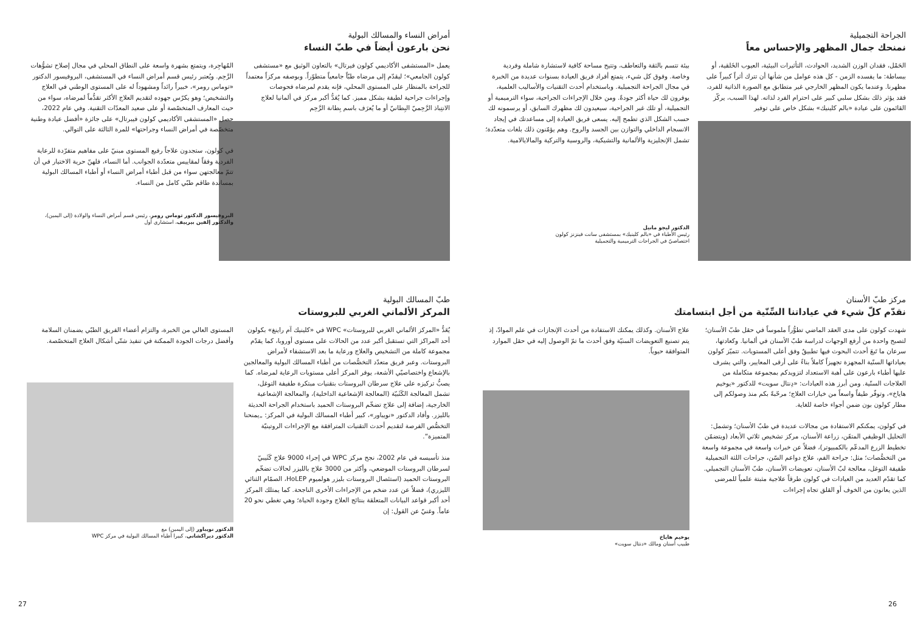الجراحة التجميلية
نمنحك جمال المظهر والإحساس معاً
الحَمْل، فقدان الوزن الشديد، الحوادث، التأثيرات البيئية، العيوب الخَلقية، أو ببساطة: ما يفسده الزمن - كل هذه عوامل من شأنها أن تترك أثراً كبيراً على مظهرنا. وعندما يكون المظهر الخارجي غير متطابق مع الصورة الذاتية للفرد، فقد يؤثر ذلك بشكل سلبي كبير على احترام الفرد لذاته. لهذا السبب، يركّز القائمون على عيادة «بالم كلينيك» بشكل خاص على توفير
بيئة تتسم بالثقة والتعاطف، وتتيح مساحة كافية لاستشارة شاملة وفردية وخاصة. وفوق كل شيء، يتمتع أفراد فريق العيادة بسنوات عديدة من الخبرة في مجال الجراحة التجميلية. وباستخدام أحدث التقنيات والأساليب العلمية، يوفرون لك حياة أكثر جودةً. ومن خلال الإجراءات الجراحية، سواء الترميمية أو التجميلية، أو تلك غير الجراحية، سيعيدون لك مظهرك السابق، أو يرسمونه لك حسب الشكل الذي تطمح إليه. يسعى فريق العيادة إلى مساعدتك في إيجاد الانسجام الداخلي والتوازن بين الجسد والروح. وهم يؤمّنون ذلك بلغات متعدّدة؛ تشمل الإنجليزية والألمانية والتشيكية، والروسية والتركية والمالايالامية.
الدكتور ليجو مانيل
رئيس الأطباء في «بالم كلينيك» بمستشفى سانت فينزنز كولون
اختصاصيّ في الجراحات الترميمية والتجميلية
مركز طبّ الأسنان
نقدّم كلّ شيء في عياداتنا السِّنّية من أجل ابتسامتك
شهدت كولون على مدى العقد الماضي تطوُّراً ملموساً في حقل طبّ الأسنان؛ لتصبح واحدة من أرفع الوجهات لدراسة طبّ الأسنان في ألمانيا. وكعادتها، سرعان ما تَبعَ أحدث البحوث فيها تطبيقٌ وفق أعلى المستويات. تتميّز كولون بعياداتها السنّية المجهزة تجهيزاً كاملاً بناءً على أرقى المعايير، والتي يشرف عليها أطباء بارعون على أهبة الاستعداد لتزويدكم بمجموعة متكاملة من العلاجات السنّية. ومن أبرز هذه العيادات: «دِنتال سويت» للدكتور «يوخيم هاياخ»، وتوفّر طيفاً واسعاً من خيارات العلاج؛ مرحّبةً بكم منذ وصولكم إلى مطار كولون بون ضمن أجواء خاصة للغاية.
في كولون، يمكنكم الاستفادة من مجالات عديدة في طبّ الأسنان؛ وتشمل: التحليل الوظيفي المتقَن، زراعة الأسنان، مركز تشخيص ثلاثي الأبعاد (ويتضمّن تخطيط الزرع المدعّم بالكمبيوتر)، فضلاً عن خبرات واسعة في مجموعة واسعة من التخصُّصات؛ مثل: جراحة الفم، علاج دواعم السّن، جراحات اللثة التجميلية طفيفة التوغل، معالجة لبّ الأسنان، تعويضات الأسنان، طبّ الأسنان التجميلي.
كما تقدّم العديد من العيادات في كولون طرقاً علاجية مثبتة علمياً للمرضى الذين يعانون من الخوف أو القلق تجاه إجراءات
علاج الأسنان. وكذلك يمكنك الاستفادة من أحدث الإنجازات في علم الموادّ، إذ يتم تصنيع التعويضات السنيّة وفق أحدث ما تمّ الوصول إليه في حقل الموارد المتوافقة حيوياً.
يوخيم هاياخ
طبيب أسنان ومالك «دنتال سويت»
26
أمراض النساء والمسالك البولية
نحن بارعون أيضاً في طبّ النساء
يعمل «المستشفى الأكاديمي كولون فيرتال» بالتعاون الوثيق مع «مستشفى كولون الجامعي»؛ ليقدّم إلى مرضاه طبّاً جامعياً متطوّراً. وبوصفه مركزاً معتمداً للجراحة بالمنظار على المستوى المحلي، فإنه يقدم لمرضاه فحوصات وإجراءات جراحية لطيفة بشكل مميز. كما يُعَدُّ أكبر مركز في ألمانيا لعلاج الانتِباذ الرَّحِميّ البِطانيّ أو ما يُعرَف باسم بِطانة الرَّحِم
المُهاجِرة، ويتمتع بشهرة واسعة على النطاق المحلي في مجال إصلاح تشوُّهات الرَّحِم. ويُعتبر رئيس قسم أمراض النساء في المستشفى، البروفيسور الدكتور «توماس رومر»، خبيراً رائداً ومشهوداً له على المستوى الوطني في العلاج والتشخيص؛ وهو يكرّس جهوده لتقديم العلاج الأكثر تقدُّماً لمرضاه، سواء من حيث المعارف المتخصّصة أو على صعيد المعدّات التقنية. وفي عام 2022، حصل «المستشفى الأكاديمي كولون فيبرتال» على جائزة «أفضل عيادة وطنية متخصّصة في أمراض النساء وجراحتها» للمرة الثالثة على التوالي.
في كولون، ستجدون علاجاً رفيع المستوى مبنيّ على مفاهيم متفرّدة للرعاية الفردية وفقاً لمقاييس متعدّدة الجوانب. أما النساء، فلهنّ حرية الاختيار في أن تتمّ معالجتهن سواء من قبل أطباء أمراض النساء أو أطباء المسالك البولية بمساندة طاقم طبّي كامل من النساء.
البروفيسور الدكتور توماس رومر، رئيس قسم أمراض النساء والولادة (إلى اليمين)، والدكتور إلفين بيربيف، استشاري أول
طبّ المسالك البولية
المركز الألماني الغربي للبروستات
يُعَدُّ «المركز الألماني الغربي للبروستات» WPC في «كلينيك آم راينغ» بكولون أحد المراكز التي تستقبل أكبر عدد من الحالات على مستوى أوروبا، كما يقدّم مجموعة كاملة من التشخيص والعلاج ورعاية ما بعد الاستشفاء لأمراض البروستات. وعبر فريق متعدّد التخصُّصات من أطباء المسالك البولية والمعالجين بالإشعاع واختصاصيّي الأشعة، يوفر المركز أعلى مستويات الرعاية لمرضاه. كما يصبُّ تركيزه على علاج سرطان البروستات بتقنيات مبتكرة طفيفة التوغل، تشمل المعالجة الكَثَبيّة (المعالجة الإشعاعية الداخلية)، والمعالجة الإشعاعية الخارجية، إضافة إلى علاج تضخّم البروستات الحميد باستخدام الجراحة الحديثة بالليزر. وأفاد الدكتور «نويباور»، كبير أطباء المسالك البولية في المركز: „يمنحنا التخصُّص الفرصة لتقديم أحدث التقنيات المترافقة مع الإجراءات الروتينيّة المتميزة“.
منذ تأسيسه في عام 2002، نجح مركز WPC في إجراء 9000 علاج كَثَيبيّ لسرطان البروستات الموضعي، وأكثر من 3000 علاج بالليزر لحالات تضخّم البروستات الحميد (استئصال البروستات بليزر هولميوم HoLEP، الصمّام الثنائي الليزري)، فضلاً عن عدد ضخم من الإجراءات الأخرى الناجحة. كما يمتلك المركز أحد أكبر قواعد البيانات المتعلقة بنتائج العلاج وجودة الحياة؛ وهي تغطي نحو 20 عاماً. وغنيّ عن القول: إن
المستوى العالي من الخبرة، والتزام أعضاء الفريق الطبّي يضمنان السلامة وأفضل درجات الجودة الممكنة في تنفيذ شتّى أشكال العلاج المتخصّصة.
الدكتور نويباور (إلى اليمين) مع
الدكتور ديراكشاني، كبيرا أطباء المسالك البولية في مركز WPC
27